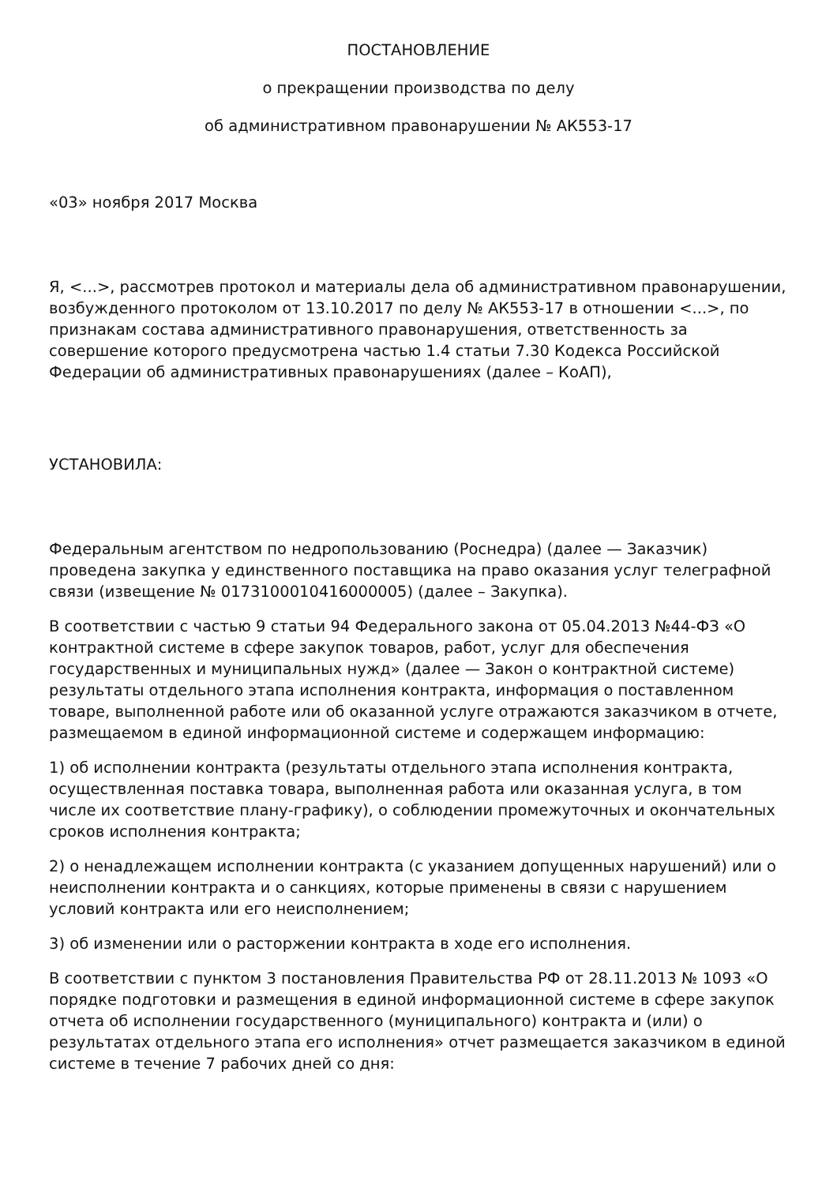ПОСТАНОВЛЕНИЕ
о прекращении производства по делу
об административном правонарушении № АК553-17
«03» ноября 2017 Москва
Я, <...>, рассмотрев протокол и материалы дела об административном правонарушении, возбужденного протоколом от 13.10.2017 по делу № АК553-17 в отношении <...>, по признакам состава административного правонарушения, ответственность за совершение которого предусмотрена частью 1.4 статьи 7.30 Кодекса Российской Федерации об административных правонарушениях (далее – КоАП),
УСТАНОВИЛА:
Федеральным агентством по недропользованию (Роснедра) (далее — Заказчик) проведена закупка у единственного поставщика на право оказания услуг телеграфной связи (извещение № 0173100010416000005) (далее – Закупка).
В соответствии с частью 9 статьи 94 Федерального закона от 05.04.2013 №44-ФЗ «О контрактной системе в сфере закупок товаров, работ, услуг для обеспечения государственных и муниципальных нужд» (далее — Закон о контрактной системе) результаты отдельного этапа исполнения контракта, информация о поставленном товаре, выполненной работе или об оказанной услуге отражаются заказчиком в отчете, размещаемом в единой информационной системе и содержащем информацию:
1) об исполнении контракта (результаты отдельного этапа исполнения контракта, осуществленная поставка товара, выполненная работа или оказанная услуга, в том числе их соответствие плану-графику), о соблюдении промежуточных и окончательных сроков исполнения контракта;
2) о ненадлежащем исполнении контракта (с указанием допущенных нарушений) или о неисполнении контракта и о санкциях, которые применены в связи с нарушением условий контракта или его неисполнением;
3) об изменении или о расторжении контракта в ходе его исполнения.
В соответствии с пунктом 3 постановления Правительства РФ от 28.11.2013 № 1093 «О порядке подготовки и размещения в единой информационной системе в сфере закупок отчета об исполнении государственного (муниципального) контракта и (или) о результатах отдельного этапа его исполнения» отчет размещается заказчиком в единой системе в течение 7 рабочих дней со дня: